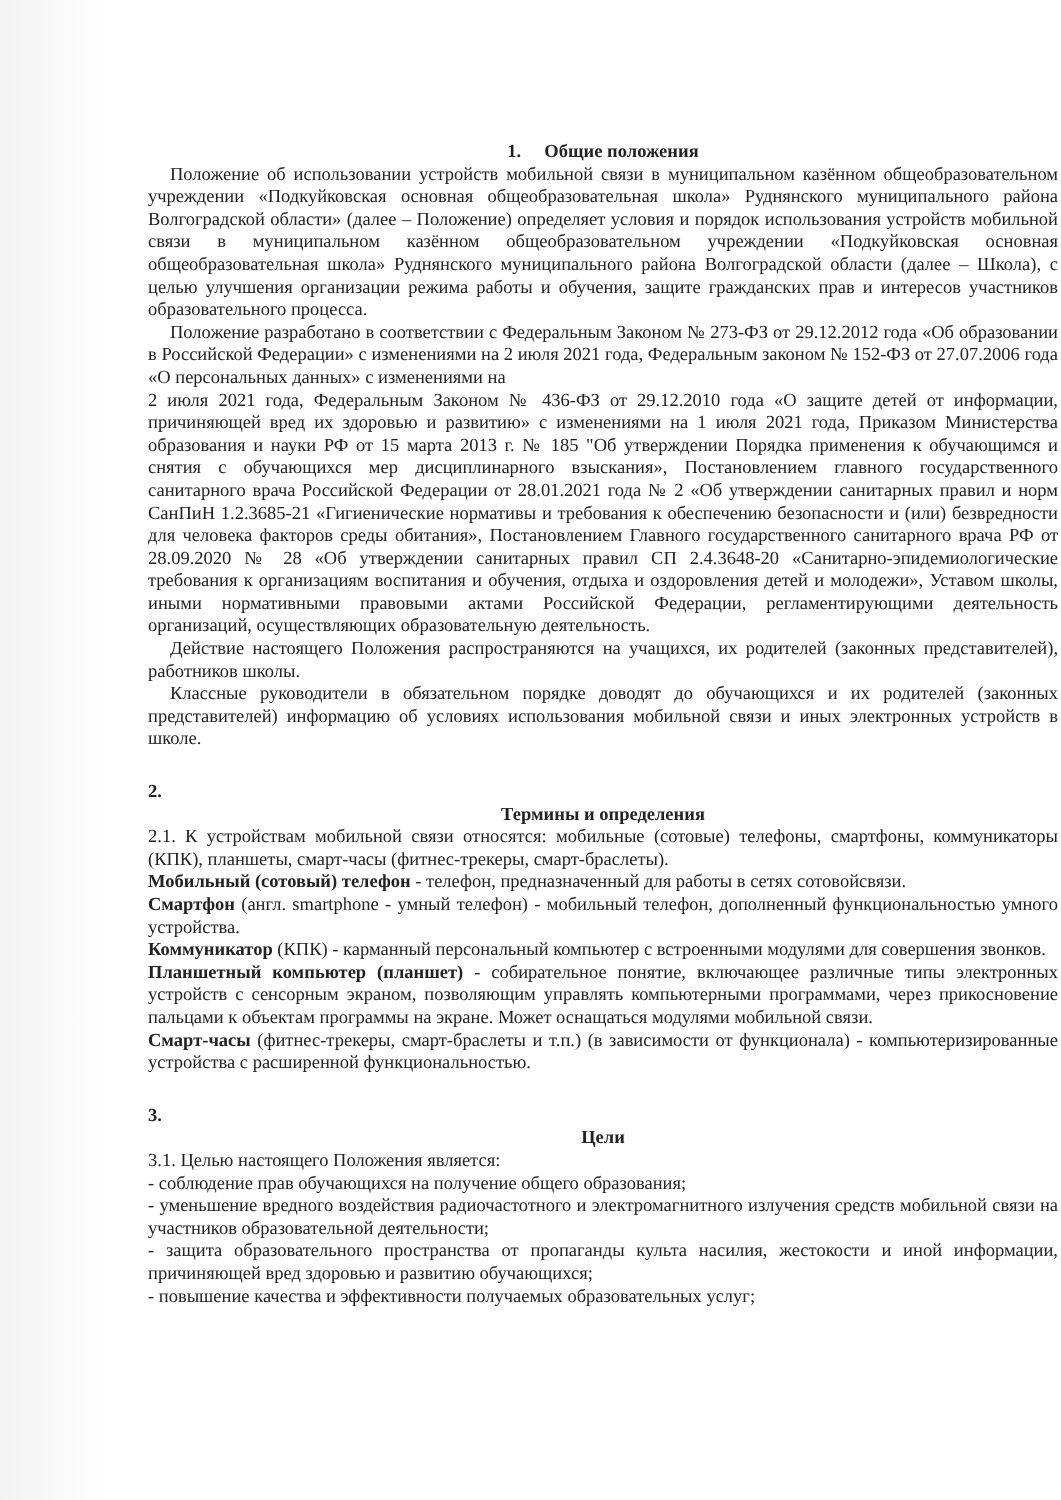1. Общие положения
Положение об использовании устройств мобильной связи в муниципальном казённом общеобразовательном учреждении «Подкуйковская основная общеобразовательная школа» Руднянского муниципального района Волгоградской области» (далее – Положение) определяет условия и порядок использования устройств мобильной связи в муниципальном казённом общеобразовательном учреждении «Подкуйковская основная общеобразовательная школа» Руднянского муниципального района Волгоградской области (далее – Школа), с целью улучшения организации режима работы и обучения, защите гражданских прав и интересов участников образовательного процесса.
Положение разработано в соответствии с Федеральным Законом № 273-ФЗ от 29.12.2012 года «Об образовании в Российской Федерации» с изменениями на 2 июля 2021 года, Федеральным законом № 152-ФЗ от 27.07.2006 года «О персональных данных» с изменениями на
2 июля 2021 года, Федеральным Законом № 436-ФЗ от 29.12.2010 года «О защите детей от информации, причиняющей вред их здоровью и развитию» с изменениями на 1 июля 2021 года, Приказом Министерства образования и науки РФ от 15 марта 2013 г. № 185 "Об утверждении Порядка применения к обучающимся и снятия с обучающихся мер дисциплинарного взыскания», Постановлением главного государственного санитарного врача Российской Федерации от 28.01.2021 года № 2 «Об утверждении санитарных правил и норм СанПиН 1.2.3685-21 «Гигиенические нормативы и требования к обеспечению безопасности и (или) безвредности для человека факторов среды обитания», Постановлением Главного государственного санитарного врача РФ от 28.09.2020 № 28 «Об утверждении санитарных правил СП 2.4.3648-20 «Санитарно-эпидемиологические требования к организациям воспитания и обучения, отдыха и оздоровления детей и молодежи», Уставом школы, иными нормативными правовыми актами Российской Федерации, регламентирующими деятельность организаций, осуществляющих образовательную деятельность.
Действие настоящего Положения распространяются на учащихся, их родителей (законных представителей), работников школы.
Классные руководители в обязательном порядке доводят до обучающихся и их родителей (законных представителей) информацию об условиях использования мобильной связи и иных электронных устройств в школе.
2.
Термины и определения
2.1. К устройствам мобильной связи относятся: мобильные (сотовые) телефоны, смартфоны, коммуникаторы (КПК), планшеты, смарт-часы (фитнес-трекеры, смарт-браслеты).
Мобильный (сотовый) телефон - телефон, предназначенный для работы в сетях сотовойсвязи.
Смартфон (англ. smartphone - умный телефон) - мобильный телефон, дополненный функциональностью умного устройства.
Коммуникатор (КПК) - карманный персональный компьютер с встроенными модулями для совершения звонков.
Планшетный компьютер (планшет) - собирательное понятие, включающее различные типы электронных устройств с сенсорным экраном, позволяющим управлять компьютерными программами, через прикосновение пальцами к объектам программы на экране. Может оснащаться модулями мобильной связи.
Смарт-часы (фитнес-трекеры, смарт-браслеты и т.п.) (в зависимости от функционала) - компьютеризированные устройства с расширенной функциональностью.
3.
Цели
3.1. Целью настоящего Положения является:
- соблюдение прав обучающихся на получение общего образования;
- уменьшение вредного воздействия радиочастотного и электромагнитного излучения средств мобильной связи на участников образовательной деятельности;
- защита образовательного пространства от пропаганды культа насилия, жестокости и иной информации, причиняющей вред здоровью и развитию обучающихся;
- повышение качества и эффективности получаемых образовательных услуг;